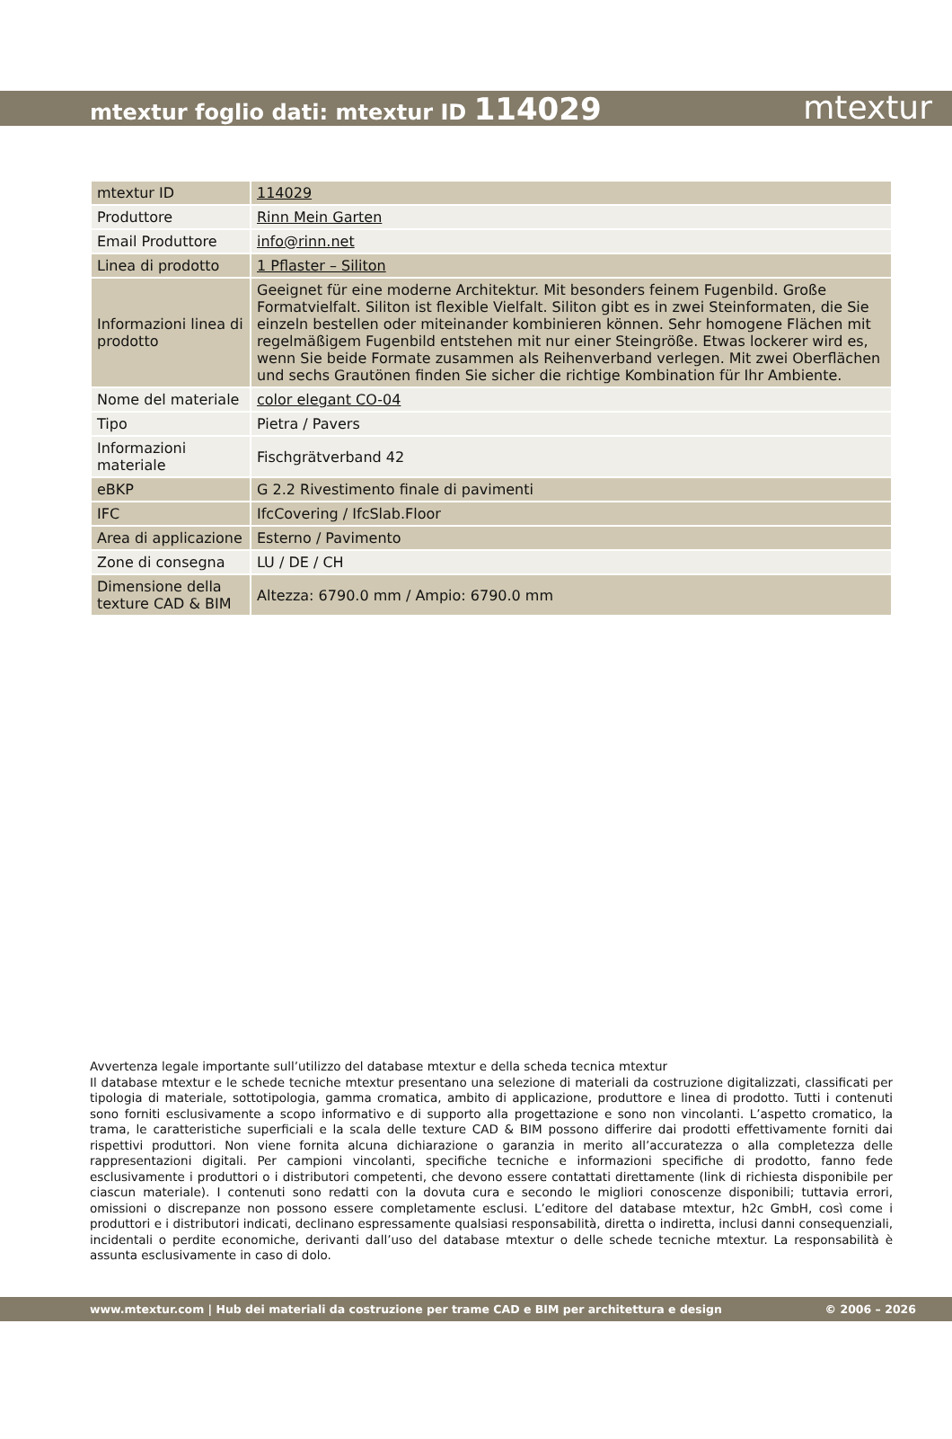mtextur foglio dati: mtextur ID 114029
mtextur
| mtextur ID | 114029 |
| Produttore | Rinn Mein Garten |
| Email Produttore | info@rinn.net |
| Linea di prodotto | 1 Pflaster – Siliton |
| Informazioni linea di prodotto | Geeignet für eine moderne Architektur. Mit besonders feinem Fugenbild. Große Formatvielfalt. Siliton ist flexible Vielfalt. Siliton gibt es in zwei Steinformaten, die Sie einzeln bestellen oder miteinander kombinieren können. Sehr homogene Flächen mit regelmäßigem Fugenbild entstehen mit nur einer Steingröße. Etwas lockerer wird es, wenn Sie beide Formate zusammen als Reihenverband verlegen. Mit zwei Oberflächen und sechs Grautönen finden Sie sicher die richtige Kombination für Ihr Ambiente. |
| Nome del materiale | color elegant CO-04 |
| Tipo | Pietra / Pavers |
| Informazioni materiale | Fischgrätverband 42 |
| eBKP | G 2.2 Rivestimento finale di pavimenti |
| IFC | IfcCovering / IfcSlab.Floor |
| Area di applicazione | Esterno / Pavimento |
| Zone di consegna | LU / DE / CH |
| Dimensione della texture CAD & BIM | Altezza: 6790.0 mm / Ampio: 6790.0 mm |
Avvertenza legale importante sull’utilizzo del database mtextur e della scheda tecnica mtextur
Il database mtextur e le schede tecniche mtextur presentano una selezione di materiali da costruzione digitalizzati, classificati per tipologia di materiale, sottotipologia, gamma cromatica, ambito di applicazione, produttore e linea di prodotto. Tutti i contenuti sono forniti esclusivamente a scopo informativo e di supporto alla progettazione e sono non vincolanti. L’aspetto cromatico, la trama, le caratteristiche superficiali e la scala delle texture CAD & BIM possono differire dai prodotti effettivamente forniti dai rispettivi produttori. Non viene fornita alcuna dichiarazione o garanzia in merito all’accuratezza o alla completezza delle rappresentazioni digitali. Per campioni vincolanti, specifiche tecniche e informazioni specifiche di prodotto, fanno fede esclusivamente i produttori o i distributori competenti, che devono essere contattati direttamente (link di richiesta disponibile per ciascun materiale). I contenuti sono redatti con la dovuta cura e secondo le migliori conoscenze disponibili; tuttavia errori, omissioni o discrepanze non possono essere completamente esclusi. L’editore del database mtextur, h2c GmbH, così come i produttori e i distributori indicati, declinano espressamente qualsiasi responsabilità, diretta o indiretta, inclusi danni consequenziali, incidentali o perdite economiche, derivanti dall’uso del database mtextur o delle schede tecniche mtextur. La responsabilità è assunta esclusivamente in caso di dolo.
www.mtextur.com | Hub dei materiali da costruzione per trame CAD e BIM per architettura e design © 2006 – 2026